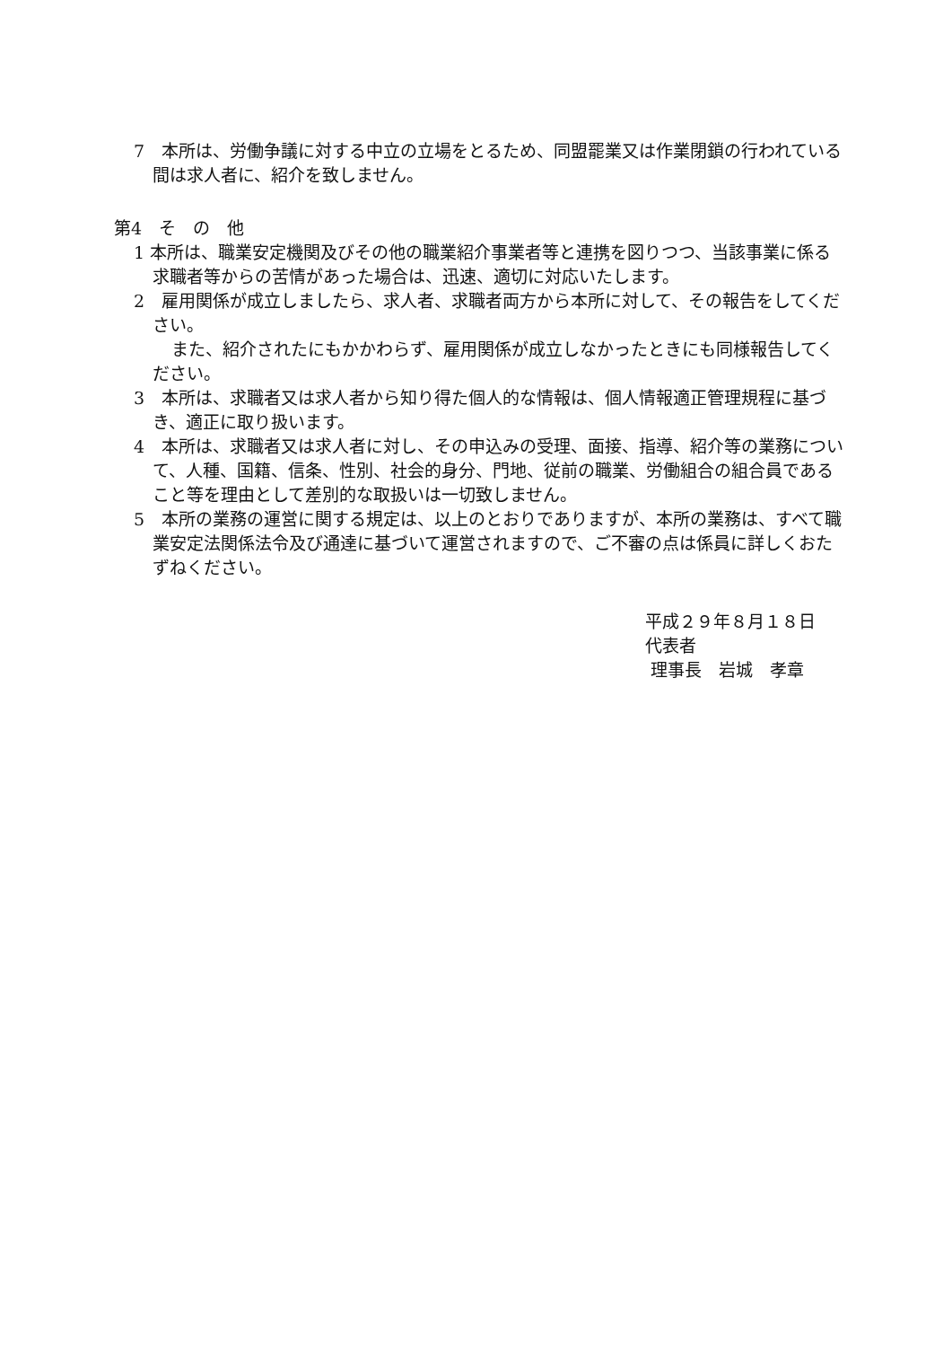7　本所は、労働争議に対する中立の立場をとるため、同盟罷業又は作業閉鎖の行われている間は求人者に、紹介を致しません。
第4　そ　の　他
1 本所は、職業安定機関及びその他の職業紹介事業者等と連携を図りつつ、当該事業に係る求職者等からの苦情があった場合は、迅速、適切に対応いたします。
2　雇用関係が成立しましたら、求人者、求職者両方から本所に対して、その報告をしてください。
また、紹介されたにもかかわらず、雇用関係が成立しなかったときにも同様報告してください。
3　本所は、求職者又は求人者から知り得た個人的な情報は、個人情報適正管理規程に基づき、適正に取り扱います。
4　本所は、求職者又は求人者に対し、その申込みの受理、面接、指導、紹介等の業務について、人種、国籍、信条、性別、社会的身分、門地、従前の職業、労働組合の組合員であること等を理由として差別的な取扱いは一切致しません。
5　本所の業務の運営に関する規定は、以上のとおりでありますが、本所の業務は、すべて職業安定法関係法令及び通達に基づいて運営されますので、ご不審の点は係員に詳しくおたずねください。
平成２９年８月１８日
代表者
理事長　岩城　孝章